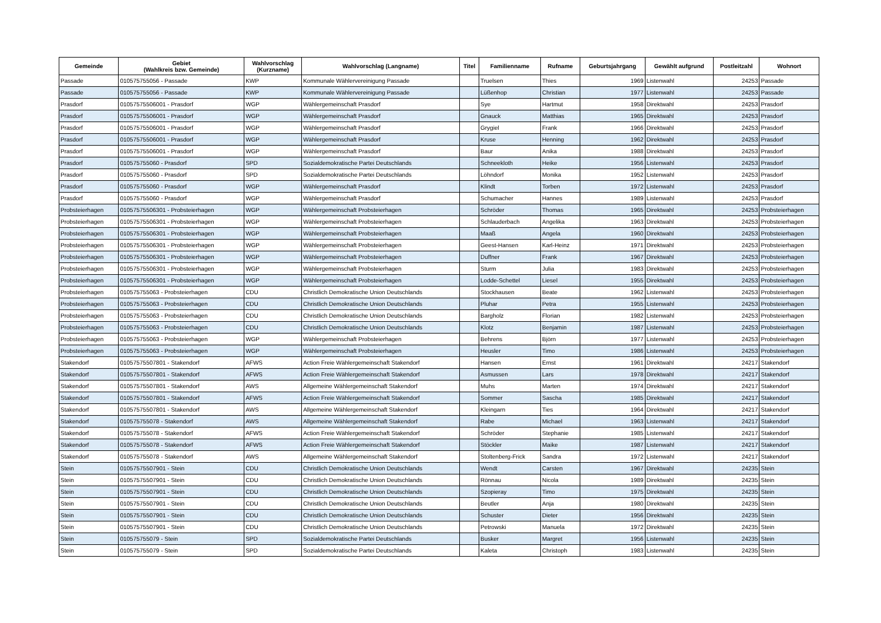| Gemeinde | Gebiet (Wahlkreis bzw. Gemeinde) | Wahlvorschlag (Kurzname) | Wahlvorschlag (Langname) | Titel | Familienname | Rufname | Geburtsjahrgang | Gewählt aufgrund | Postleitzahl | Wohnort |
| --- | --- | --- | --- | --- | --- | --- | --- | --- | --- | --- |
| Passade | 010575755056 - Passade | KWP | Kommunale Wählervereinigung Passade | | Truelsen | Thies | 1969 | Listenwahl | 24253 | Passade |
| Passade | 010575755056 - Passade | KWP | Kommunale Wählervereinigung Passade | | Lüßenhop | Christian | 1977 | Listenwahl | 24253 | Passade |
| Prasdorf | 01057575506001 - Prasdorf | WGP | Wählergemeinschaft Prasdorf | | Sye | Hartmut | 1958 | Direktwahl | 24253 | Prasdorf |
| Prasdorf | 01057575506001 - Prasdorf | WGP | Wählergemeinschaft Prasdorf | | Gnauck | Matthias | 1965 | Direktwahl | 24253 | Prasdorf |
| Prasdorf | 01057575506001 - Prasdorf | WGP | Wählergemeinschaft Prasdorf | | Grygiel | Frank | 1966 | Direktwahl | 24253 | Prasdorf |
| Prasdorf | 01057575506001 - Prasdorf | WGP | Wählergemeinschaft Prasdorf | | Kruse | Henning | 1962 | Direktwahl | 24253 | Prasdorf |
| Prasdorf | 01057575506001 - Prasdorf | WGP | Wählergemeinschaft Prasdorf | | Baur | Anika | 1988 | Direktwahl | 24253 | Prasdorf |
| Prasdorf | 010575755060 - Prasdorf | SPD | Sozialdemokratische Partei Deutschlands | | Schneekloth | Heike | 1956 | Listenwahl | 24253 | Prasdorf |
| Prasdorf | 010575755060 - Prasdorf | SPD | Sozialdemokratische Partei Deutschlands | | Löhndorf | Monika | 1952 | Listenwahl | 24253 | Prasdorf |
| Prasdorf | 010575755060 - Prasdorf | WGP | Wählergemeinschaft Prasdorf | | Klindt | Torben | 1972 | Listenwahl | 24253 | Prasdorf |
| Prasdorf | 010575755060 - Prasdorf | WGP | Wählergemeinschaft Prasdorf | | Schumacher | Hannes | 1989 | Listenwahl | 24253 | Prasdorf |
| Probsteierhagen | 01057575506301 - Probsteierhagen | WGP | Wählergemeinschaft Probsteierhagen | | Schröder | Thomas | 1965 | Direktwahl | 24253 | Probsteierhagen |
| Probsteierhagen | 01057575506301 - Probsteierhagen | WGP | Wählergemeinschaft Probsteierhagen | | Schlauderbach | Angelika | 1963 | Direktwahl | 24253 | Probsteierhagen |
| Probsteierhagen | 01057575506301 - Probsteierhagen | WGP | Wählergemeinschaft Probsteierhagen | | Maaß | Angela | 1960 | Direktwahl | 24253 | Probsteierhagen |
| Probsteierhagen | 01057575506301 - Probsteierhagen | WGP | Wählergemeinschaft Probsteierhagen | | Geest-Hansen | Karl-Heinz | 1971 | Direktwahl | 24253 | Probsteierhagen |
| Probsteierhagen | 01057575506301 - Probsteierhagen | WGP | Wählergemeinschaft Probsteierhagen | | Duffner | Frank | 1967 | Direktwahl | 24253 | Probsteierhagen |
| Probsteierhagen | 01057575506301 - Probsteierhagen | WGP | Wählergemeinschaft Probsteierhagen | | Sturm | Julia | 1983 | Direktwahl | 24253 | Probsteierhagen |
| Probsteierhagen | 01057575506301 - Probsteierhagen | WGP | Wählergemeinschaft Probsteierhagen | | Lodde-Schettel | Liesel | 1955 | Direktwahl | 24253 | Probsteierhagen |
| Probsteierhagen | 010575755063 - Probsteierhagen | CDU | Christlich Demokratische Union Deutschlands | | Stockhausen | Beate | 1962 | Listenwahl | 24253 | Probsteierhagen |
| Probsteierhagen | 010575755063 - Probsteierhagen | CDU | Christlich Demokratische Union Deutschlands | | Pluhar | Petra | 1955 | Listenwahl | 24253 | Probsteierhagen |
| Probsteierhagen | 010575755063 - Probsteierhagen | CDU | Christlich Demokratische Union Deutschlands | | Bargholz | Florian | 1982 | Listenwahl | 24253 | Probsteierhagen |
| Probsteierhagen | 010575755063 - Probsteierhagen | CDU | Christlich Demokratische Union Deutschlands | | Klotz | Benjamin | 1987 | Listenwahl | 24253 | Probsteierhagen |
| Probsteierhagen | 010575755063 - Probsteierhagen | WGP | Wählergemeinschaft Probsteierhagen | | Behrens | Björn | 1977 | Listenwahl | 24253 | Probsteierhagen |
| Probsteierhagen | 010575755063 - Probsteierhagen | WGP | Wählergemeinschaft Probsteierhagen | | Heusler | Timo | 1986 | Listenwahl | 24253 | Probsteierhagen |
| Stakendorf | 01057575507801 - Stakendorf | AFWS | Action Freie Wählergemeinschaft Stakendorf | | Hansen | Ernst | 1961 | Direktwahl | 24217 | Stakendorf |
| Stakendorf | 01057575507801 - Stakendorf | AFWS | Action Freie Wählergemeinschaft Stakendorf | | Asmussen | Lars | 1978 | Direktwahl | 24217 | Stakendorf |
| Stakendorf | 01057575507801 - Stakendorf | AWS | Allgemeine Wählergemeinschaft Stakendorf | | Muhs | Marten | 1974 | Direktwahl | 24217 | Stakendorf |
| Stakendorf | 01057575507801 - Stakendorf | AFWS | Action Freie Wählergemeinschaft Stakendorf | | Sommer | Sascha | 1985 | Direktwahl | 24217 | Stakendorf |
| Stakendorf | 01057575507801 - Stakendorf | AWS | Allgemeine Wählergemeinschaft Stakendorf | | Kleingarn | Ties | 1964 | Direktwahl | 24217 | Stakendorf |
| Stakendorf | 010575755078 - Stakendorf | AWS | Allgemeine Wählergemeinschaft Stakendorf | | Rabe | Michael | 1963 | Listenwahl | 24217 | Stakendorf |
| Stakendorf | 010575755078 - Stakendorf | AFWS | Action Freie Wählergemeinschaft Stakendorf | | Schröder | Stephanie | 1985 | Listenwahl | 24217 | Stakendorf |
| Stakendorf | 010575755078 - Stakendorf | AFWS | Action Freie Wählergemeinschaft Stakendorf | | Stöckler | Maike | 1987 | Listenwahl | 24217 | Stakendorf |
| Stakendorf | 010575755078 - Stakendorf | AWS | Allgemeine Wählergemeinschaft Stakendorf | | Stoltenberg-Frick | Sandra | 1972 | Listenwahl | 24217 | Stakendorf |
| Stein | 01057575507901 - Stein | CDU | Christlich Demokratische Union Deutschlands | | Wendt | Carsten | 1967 | Direktwahl | 24235 | Stein |
| Stein | 01057575507901 - Stein | CDU | Christlich Demokratische Union Deutschlands | | Rönnau | Nicola | 1989 | Direktwahl | 24235 | Stein |
| Stein | 01057575507901 - Stein | CDU | Christlich Demokratische Union Deutschlands | | Szopieray | Timo | 1975 | Direktwahl | 24235 | Stein |
| Stein | 01057575507901 - Stein | CDU | Christlich Demokratische Union Deutschlands | | Beutler | Anja | 1980 | Direktwahl | 24235 | Stein |
| Stein | 01057575507901 - Stein | CDU | Christlich Demokratische Union Deutschlands | | Schuster | Dieter | 1956 | Direktwahl | 24235 | Stein |
| Stein | 01057575507901 - Stein | CDU | Christlich Demokratische Union Deutschlands | | Petrowski | Manuela | 1972 | Direktwahl | 24235 | Stein |
| Stein | 010575755079 - Stein | SPD | Sozialdemokratische Partei Deutschlands | | Busker | Margret | 1956 | Listenwahl | 24235 | Stein |
| Stein | 010575755079 - Stein | SPD | Sozialdemokratische Partei Deutschlands | | Kaleta | Christoph | 1983 | Listenwahl | 24235 | Stein |